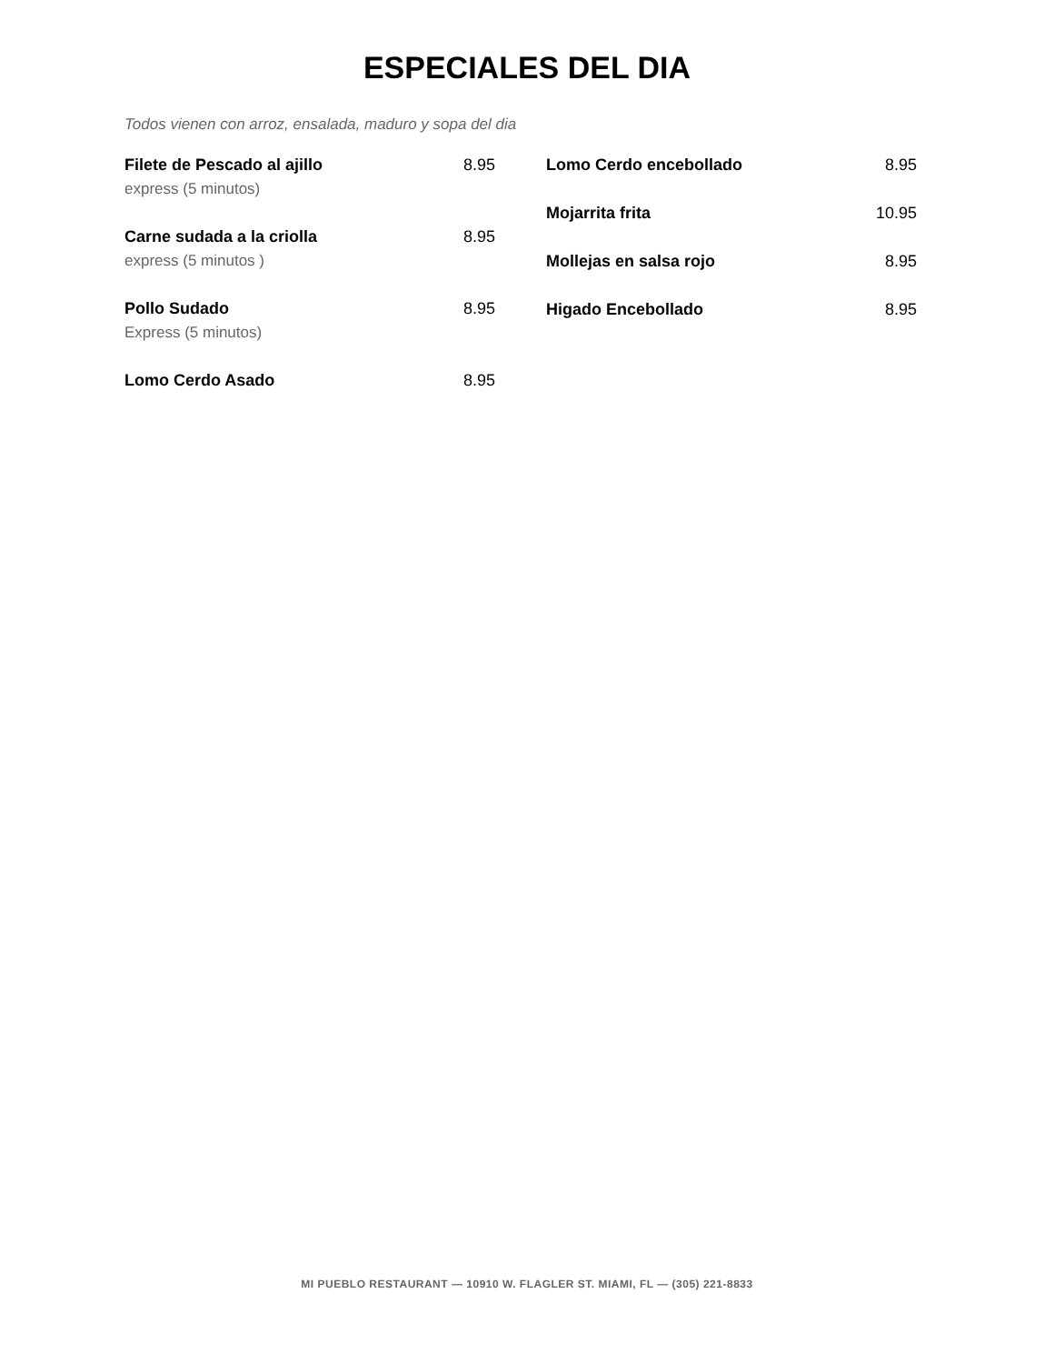ESPECIALES DEL DIA
Todos vienen con arroz, ensalada, maduro y sopa del dia
Filete de Pescado al ajillo 8.95
express (5 minutos)
Carne sudada a la criolla 8.95
express (5 minutos )
Pollo Sudado 8.95
Express (5 minutos)
Lomo Cerdo Asado 8.95
Lomo Cerdo encebollado 8.95
Mojarrita frita 10.95
Mollejas en salsa rojo 8.95
Higado Encebollado 8.95
MI PUEBLO RESTAURANT — 10910 W. FLAGLER ST. MIAMI, FL — (305) 221-8833